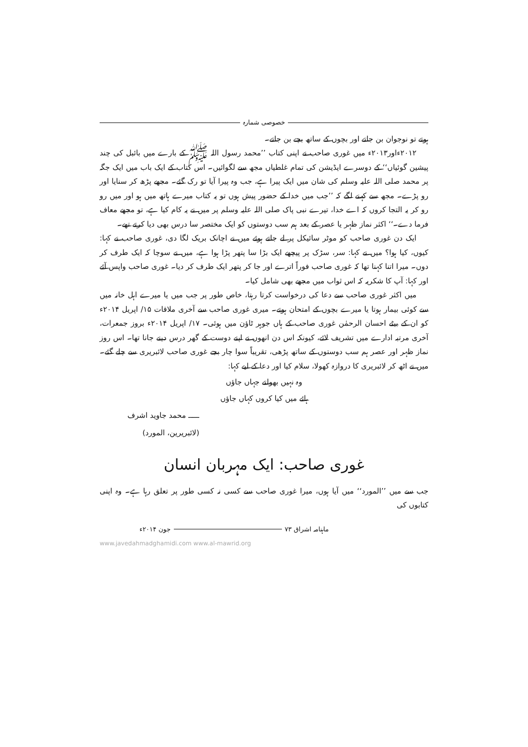خصوصی شمارہ
ہوتے تو نوجوان بن جاتے اور بچوں کے ساتھ بچے بن جاتے۔
۲۰۱۲ءاور۲۰۱۳ء میں غوری صاحب نے اپنی کتاب ’’محمد رسول اللہ ﷺ کے بارے میں بائبل کی چند پیشین گوئیاں‘‘ کے دوسرے ایڈیشن کی تمام غلطیاں مجھ سے لگوائیں۔ اس کتاب کے ایک باب میں ایک جگہ پر محمد صلی اللہ علیہ وسلم کی شان میں ایک پیرا ہے، جب وہ پیرا آیا تو رک گئے۔ مجھے پڑھ کر سنایا اور رو پڑے۔ مجھ سے کہنے لگے کہ ’’جب میں خدا کے حضور پیش ہوں تو یہ کتاب میرے ہاتھ میں ہو اور میں رو رو کر یہ التجا کروں کہ اے خدا، تیرے نبی پاک صلی اللہ علیہ وسلم پر میں نے یہ کام کیا ہے، تو مجھے معاف فرما دے۔‘‘ اکثر نماز ظہر یا عصر کے بعد ہم سب دوستوں کو ایک مختصر سا درس بھی دیا کرتے تھے۔
ایک دن غوری صاحب کو موٹر سائیکل پر لے جاتے ہوئے میں نے اچانک بریک لگا دی، غوری صاحب نے کہا: کیوں، کیا ہوا؟ میں نے کہا: سر، سڑک پر پیچھے ایک بڑا سا پتھر پڑا ہوا ہے، میں نے سوچا کہ ایک طرف کر دوں۔ میرا اتنا کہنا تھا کہ غوری صاحب فوراً اترے اور جا کر پتھر ایک طرف کر دیا۔ غوری صاحب واپس آئے اور کہا: آپ کا شکریہ کہ اس ثواب میں مجھے بھی شامل کیا۔
میں اکثر غوری صاحب سے دعا کی درخواست کرتا رہتا، خاص طور پر جب میں یا میرے اہل خانہ میں سے کوئی بیمار ہوتا یا میرے بچوں کے امتحان ہوتے۔ میری غوری صاحب سے آخری ملاقات ۱۵/ اپریل ۲۰۱۴ء کو ان کے بیٹے احسان الرحمٰن غوری صاحب کے ہاں جوہر ٹاؤن میں ہوئی۔ ۱۷/ اپریل ۲۰۱۴ء بروز جمعرات، آخری مرتبہ ادارے میں تشریف لائے، کیونکہ اس دن انھوں نے اپنے دوست کے گھر درس دینے جانا تھا۔ اس روز نماز ظہر اور عصر ہم سب دوستوں کے ساتھ پڑھی، تقریباً سوا چار بجے غوری صاحب لائبریری سے چلے گئے۔ میں نے اٹھ کر لائبریری کا دروازہ کھولا، سلام کیا اور دعا کے لیے کہا:
وہ نہیں بھولتے جہاں جاؤں
ہائے میں کیا کروں کہاں جاؤں
ـــــ محمد جاوید اشرف
(لائبریرین، المورد)
غوری صاحب: ایک مہربان انسان
جب سے میں ’’المورد‘‘ میں آیا ہوں، میرا غوری صاحب سے کسی نہ کسی طور پر تعلق رہا ہے۔ وہ اپنی کتابوں کی
ماہنامہ اشراق ۷۳ جون ۲۰۱۴ء
www.javedahmadghamidi.com www.al-mawrid.org